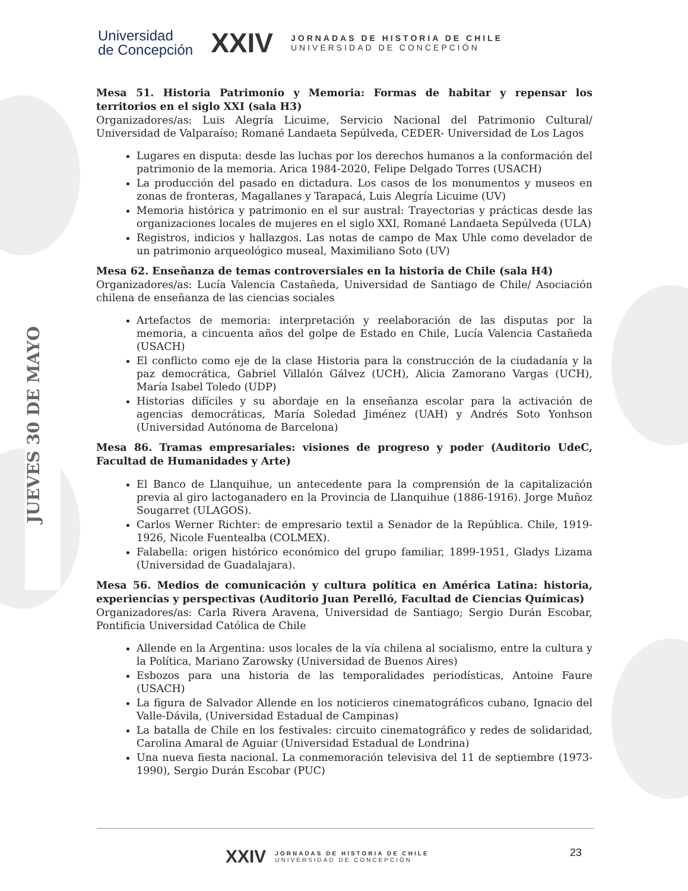JUEVES 30 DE MAYO
Universidad
de Concepción
XXIV
JORNADAS DE HISTORIA DE CHILE
UNIVERSIDAD DE CONCEPCIÓN
Mesa 51. Historia Patrimonio y Memoria: Formas de habitar y repensar los territorios en el siglo XXI (sala H3)
Organizadores/as: Luis Alegría Licuime, Servicio Nacional del Patrimonio Cultural/ Universidad de Valparaíso; Romané Landaeta Sepúlveda, CEDER- Universidad de Los Lagos
Lugares en disputa: desde las luchas por los derechos humanos a la conformación del patrimonio de la memoria. Arica 1984-2020, Felipe Delgado Torres (USACH)
La producción del pasado en dictadura. Los casos de los monumentos y museos en zonas de fronteras, Magallanes y Tarapacá, Luis Alegría Licuime (UV)
Memoria histórica y patrimonio en el sur austral: Trayectorias y prácticas desde las organizaciones locales de mujeres en el siglo XXI, Romané Landaeta Sepúlveda (ULA)
Registros, indicios y hallazgos. Las notas de campo de Max Uhle como develador de un patrimonio arqueológico museal, Maximiliano Soto (UV)
Mesa 62. Enseñanza de temas controversiales en la historia de Chile (sala H4)
Organizadores/as: Lucía Valencia Castañeda, Universidad de Santiago de Chile/ Asociación chilena de enseñanza de las ciencias sociales
Artefactos de memoria: interpretación y reelaboración de las disputas por la memoria, a cincuenta años del golpe de Estado en Chile, Lucía Valencia Castañeda (USACH)
El conflicto como eje de la clase Historia para la construcción de la ciudadanía y la paz democrática, Gabriel Villalón Gálvez (UCH), Alicia Zamorano Vargas (UCH), María Isabel Toledo (UDP)
Historias difíciles y su abordaje en la enseñanza escolar para la activación de agencias democráticas, María Soledad Jiménez (UAH) y Andrés Soto Yonhson (Universidad Autónoma de Barcelona)
Mesa 86. Tramas empresariales: visiones de progreso y poder (Auditorio UdeC, Facultad de Humanidades y Arte)
El Banco de Llanquihue, un antecedente para la comprensión de la capitalización previa al giro lactoganadero en la Provincia de Llanquihue (1886-1916). Jorge Muñoz Sougarret (ULAGOS).
Carlos Werner Richter: de empresario textil a Senador de la República. Chile, 1919-1926, Nicole Fuentealba (COLMEX).
Falabella: origen histórico económico del grupo familiar, 1899-1951, Gladys Lizama (Universidad de Guadalajara).
Mesa 56. Medios de comunicación y cultura política en América Latina: historia, experiencias y perspectivas (Auditorio Juan Perelló, Facultad de Ciencias Químicas)
Organizadores/as: Carla Rivera Aravena, Universidad de Santiago; Sergio Durán Escobar, Pontificia Universidad Católica de Chile
Allende en la Argentina: usos locales de la vía chilena al socialismo, entre la cultura y la Política, Mariano Zarowsky (Universidad de Buenos Aires)
Esbozos para una historia de las temporalidades periodísticas, Antoine Faure (USACH)
La figura de Salvador Allende en los noticieros cinematográficos cubano, Ignacio del Valle-Dávila, (Universidad Estadual de Campinas)
La batalla de Chile en los festivales: circuito cinematográfico y redes de solidaridad, Carolina Amaral de Aguiar (Universidad Estadual de Londrina)
Una nueva fiesta nacional. La conmemoración televisiva del 11 de septiembre (1973-1990), Sergio Durán Escobar (PUC)
23
XXIV
JORNADAS DE HISTORIA DE CHILE
UNIVERSIDAD DE CONCEPCIÓN